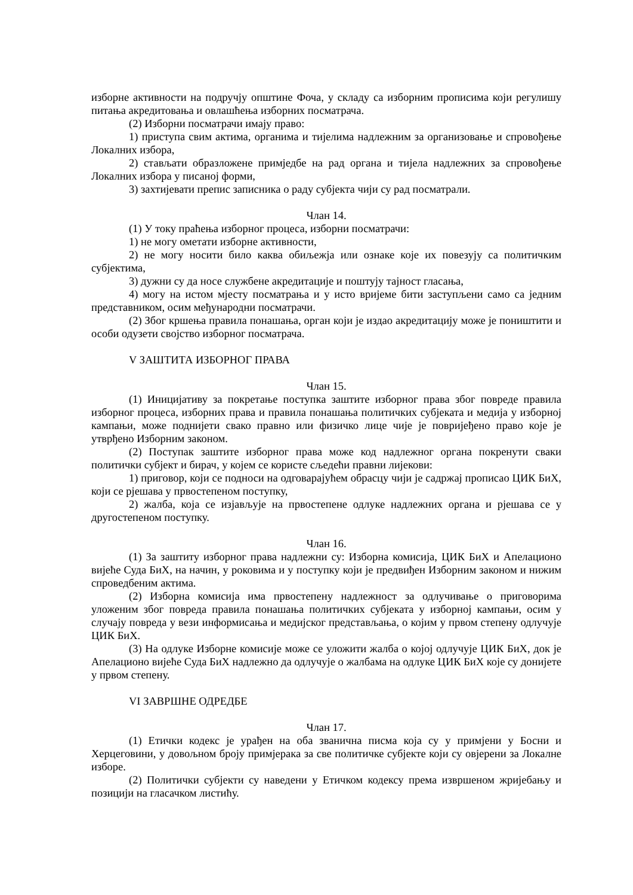изборне активности на подручју општине Фоча, у складу са изборним прописима који регулишу питања акредитовања и овлашћења изборних посматрача.
(2) Изборни посматрачи имају право:
1) приступа свим актима, органима и тијелима надлежним за организовање и спровођење Локалних избора,
2) стављати образложене примједбе на рад органа и тијела надлежних за спровођење Локалних избора у писаној форми,
3) захтијевати препис записника о раду субјекта чији су рад посматрали.
Члан 14.
(1) У току праћења изборног процеса, изборни посматрачи:
1) не могу ометати изборне активности,
2) не могу носити било каква обиљежја или ознаке које их повезују са политичким субјектима,
3) дужни су да носе службене акредитације и поштују тајност гласања,
4) могу на истом мјесту посматрања и у исто вријеме бити заступљени само са једним представником, осим међународни посматрачи.
(2) Због кршења правила понашања, орган који је издао акредитацију може је поништити и особи одузети својство изборног посматрача.
V ЗАШТИТА ИЗБОРНОГ ПРАВА
Члан 15.
(1) Иницијативу за покретање поступка заштите изборног права због повреде правила изборног процеса, изборних права и правила понашања политичких субјеката и медија у изборној кампањи, може поднијети свако правно или физичко лице чије је повријеђено право које је утврђено Изборним законом.
(2) Поступак заштите изборног права може код надлежног органа покренути сваки политички субјект и бирач, у којем се користе сљедећи правни лијекови:
1) приговор, који се подноси на одговарајућем обрасцу чији је садржај прописао ЦИК БиХ, који се рјешава у првостепеном поступку,
2) жалба, која се изјављује на првостепене одлуке надлежних органа и рјешава се у другостепеном поступку.
Члан 16.
(1) За заштиту изборног права надлежни су: Изборна комисија, ЦИК БиХ и Апелационо вијеће Суда БиХ, на начин, у роковима и у поступку који је предвиђен Изборним законом и нижим спроведбеним актима.
(2) Изборна комисија има првостепену надлежност за одлучивање о приговорима уложеним због повреда правила понашања политичких субјеката у изборној кампањи, осим у случају повреда у вези информисања и медијског представљања, о којим у првом степену одлучује ЦИК БиХ.
(3) На одлуке Изборне комисије може се уложити жалба о којој одлучује ЦИК БиХ, док је Апелационо вијеће Суда БиХ надлежно да одлучује о жалбама на одлуке ЦИК БиХ које су донијете у првом степену.
VI ЗАВРШНЕ ОДРЕДБЕ
Члан 17.
(1) Етички кодекс је урађен на оба званична писма која су у примјени у Босни и Херцеговини, у довољном броју примјерака за све политичке субјекте који су овјерени за Локалне изборе.
(2) Политички субјекти су наведени у Етичком кодексу према извршеном жријебању и позицији на гласачком листићу.